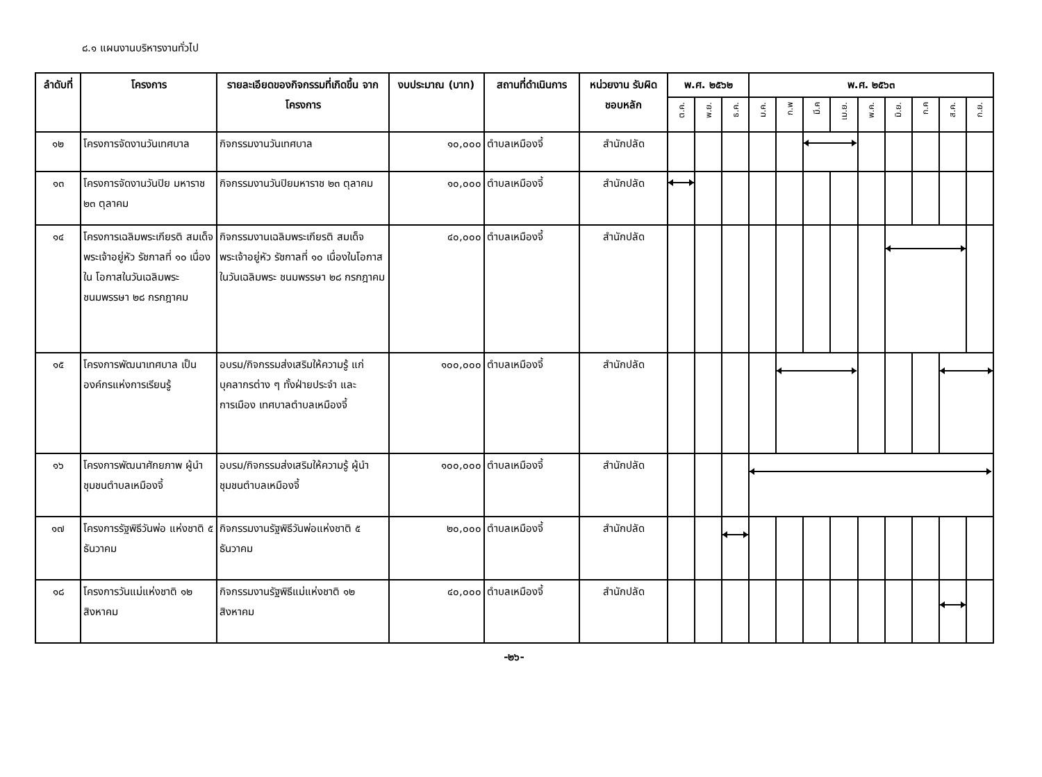๘.๑ แผนงานบริหารงานทั่วไป
| ลำดับที่ | โครงการ | รายละเอียดของกิจกรรมที่เกิดขึ้น จากโครงการ | งบประมาณ (บาท) | สถานที่ดำเนินการ | หน่วยงาน รับผิดชอบหลัก | พ.ศ. ๒๕๖๒ | | | พ.ศ. ๒๕๖๓ | | | | | | | | |
| --- | --- | --- | --- | --- | --- | --- | --- | --- | --- | --- | --- | --- | --- | --- | --- | --- | --- |
| | | | | | | ต.ค. | พ.ย. | ธ.ค. | ม.ค. | ก.พ | มี.ค | เม.ย. | พ.ค. | มิ.ย. | ก.ค | ส.ค. | ก.ย. |
| ๑๒ | โครงการจัดงานวันเทศบาล | กิจกรรมงานวันเทศบาล | ๑๐,๐๐๐ | ตำบลเหมืองจี้ | สำนักปลัด | | | | | | | | | | | | |
| ๑๓ | โครงการจัดงานวันปิย มหาราช ๒๓ ตุลาคม | กิจกรรมงานวันปิยมหาราช ๒๓ ตุลาคม | ๑๐,๐๐๐ | ตำบลเหมืองจี้ | สำนักปลัด | | | | | | | | | | | | |
| ๑๔ | โครงการเฉลิมพระเกียรติ สมเด็จพระเจ้าอยู่หัว รัชกาลที่ ๑๐ เนื่องใน โอกาสในวันเฉลิมพระ ชนมพรรษา ๒๘ กรกฎาคม | กิจกรรมงานเฉลิมพระเกียรติ สมเด็จพระเจ้าอยู่หัว รัชกาลที่ ๑๐ เนื่องในโอกาสในวันเฉลิมพระ ชนมพรรษา ๒๘ กรกฎาคม | ๔๐,๐๐๐ | ตำบลเหมืองจี้ | สำนักปลัด | | | | | | | | | | | | |
| ๑๕ | โครงการพัฒนาเทศบาล เป็นองค์กรแห่งการเรียนรู้ | อบรม/กิจกรรมส่งเสริมให้ความรู้ แก่บุคลากรต่าง ๆ ทั้งฝ่ายประจำ และการเมือง เทศบาลตำบลเหมืองจี้ | ๑๐๐,๐๐๐ | ตำบลเหมืองจี้ | สำนักปลัด | | | | | | | | | | | | |
| ๑๖ | โครงการพัฒนาศักยภาพ ผู้นำชุมชนตำบลเหมืองจี้ | อบรม/กิจกรรมส่งเสริมให้ความรู้ ผู้นำชุมชนตำบลเหมืองจี้ | ๑๐๐,๐๐๐ | ตำบลเหมืองจี้ | สำนักปลัด | | | | | | | | | | | | |
| ๑๗ | โครงการรัฐพิธีวันพ่อ แห่งชาติ ๕ ธันวาคม | กิจกรรมงานรัฐพิธีวันพ่อแห่งชาติ ๕ ธันวาคม | ๒๐,๐๐๐ | ตำบลเหมืองจี้ | สำนักปลัด | | | | | | | | | | | | |
| ๑๘ | โครงการวันแม่แห่งชาติ ๑๒ สิงหาคม | กิจกรรมงานรัฐพิธีแม่แห่งชาติ ๑๒ สิงหาคม | ๔๐,๐๐๐ | ตำบลเหมืองจี้ | สำนักปลัด | | | | | | | | | | | | |
-๒๖-